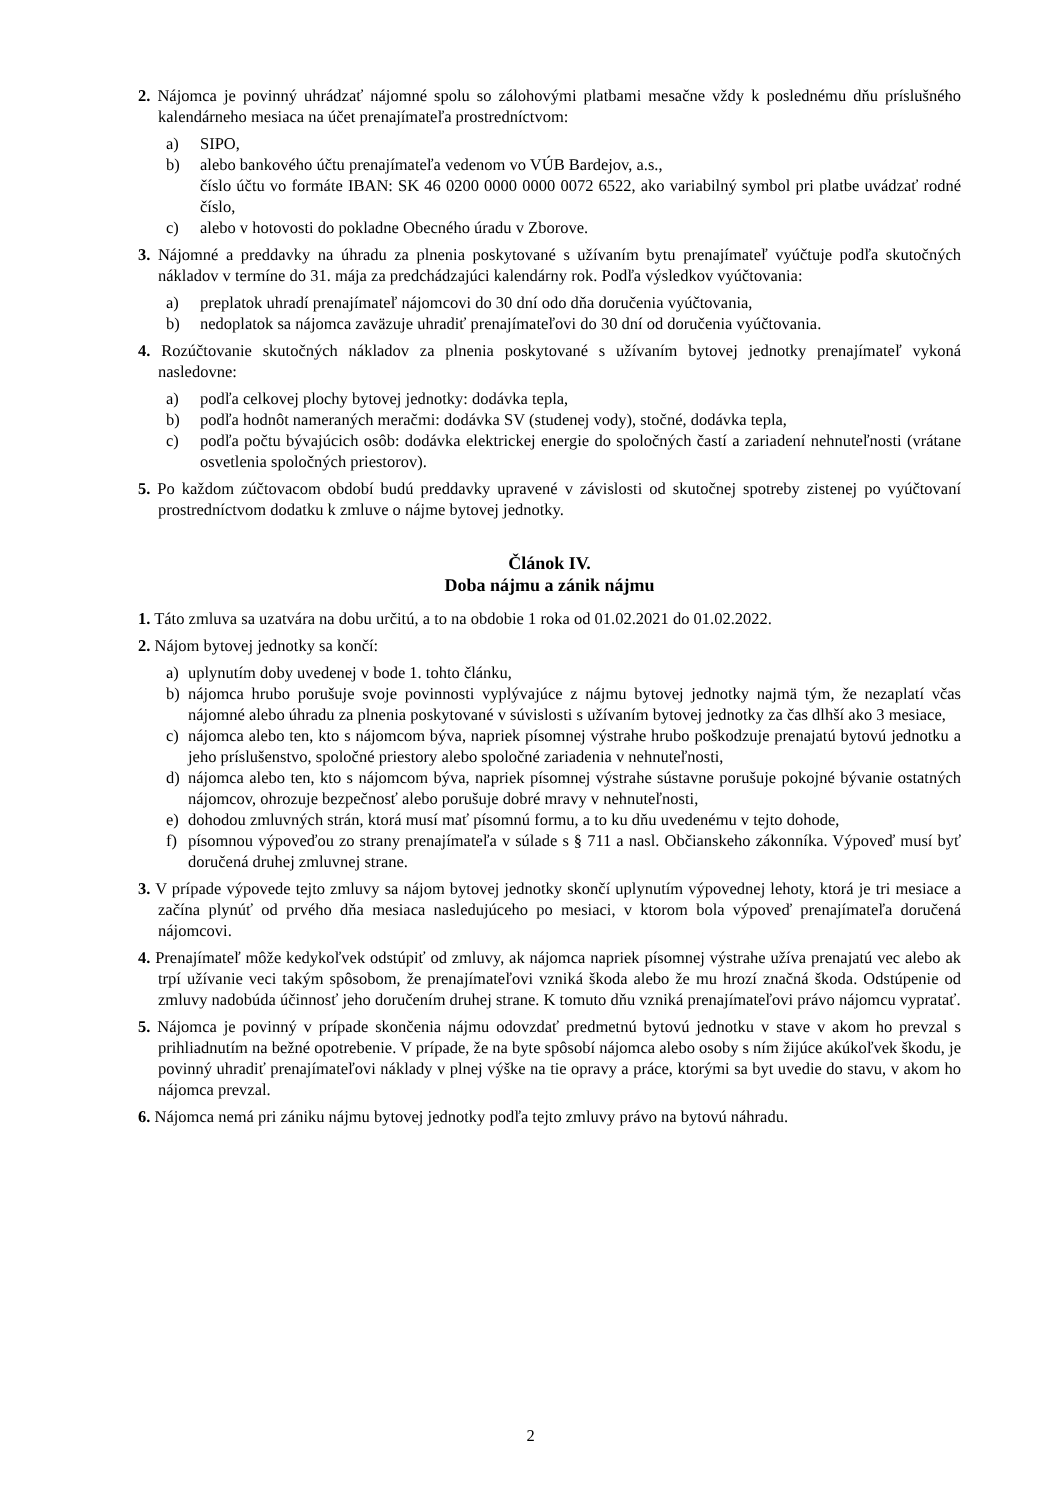2. Nájomca je povinný uhrádzať nájomné spolu so zálohovými platbami mesačne vždy k poslednému dňu príslušného kalendárneho mesiaca na účet prenajímateľa prostredníctvom:
a) SIPO,
b) alebo bankového účtu prenajímateľa vedenom vo VÚB Bardejov, a.s.,
číslo účtu vo formáte IBAN: SK 46 0200 0000 0000 0072 6522, ako variabilný symbol pri platbe uvádzať rodné číslo,
c) alebo v hotovosti do pokladne Obecného úradu v Zborove.
3. Nájomné a preddavky na úhradu za plnenia poskytované s užívaním bytu prenajímateľ vyúčtuje podľa skutočných nákladov v termíne do 31. mája za predchádzajúci kalendárny rok. Podľa výsledkov vyúčtovania:
a) preplatok uhradí prenajímateľ nájomcovi do 30 dní odo dňa doručenia vyúčtovania,
b) nedoplatok sa nájomca zaväzuje uhradiť prenajímateľovi do 30 dní od doručenia vyúčtovania.
4. Rozúčtovanie skutočných nákladov za plnenia poskytované s užívaním bytovej jednotky prenajímateľ vykoná nasledovne:
a) podľa celkovej plochy bytovej jednotky: dodávka tepla,
b) podľa hodnôt nameraných meračmi: dodávka SV (studenej vody), stočné, dodávka tepla,
c) podľa počtu bývajúcich osôb: dodávka elektrickej energie do spoločných častí a zariadení nehnuteľnosti (vrátane osvetlenia spoločných priestorov).
5. Po každom zúčtovacom období budú preddavky upravené v závislosti od skutočnej spotreby zistenej po vyúčtovaní prostredníctvom dodatku k zmluve o nájme bytovej jednotky.
Článok IV.
Doba nájmu a zánik nájmu
1. Táto zmluva sa uzatvára na dobu určitú, a to na obdobie 1 roka od 01.02.2021 do 01.02.2022.
2. Nájom bytovej jednotky sa končí:
a) uplynutím doby uvedenej v bode 1. tohto článku,
b) nájomca hrubo porušuje svoje povinnosti vyplývajúce z nájmu bytovej jednotky najmä tým, že nezaplatí včas nájomné alebo úhradu za plnenia poskytované v súvislosti s užívaním bytovej jednotky za čas dlhší ako 3 mesiace,
c) nájomca alebo ten, kto s nájomcom býva, napriek písomnej výstrahe hrubo poškodzuje prenajatú bytovú jednotku a jeho príslušenstvo, spoločné priestory alebo spoločné zariadenia v nehnuteľnosti,
d) nájomca alebo ten, kto s nájomcom býva, napriek písomnej výstrahe sústavne porušuje pokojné bývanie ostatných nájomcov, ohrozuje bezpečnosť alebo porušuje dobré mravy v nehnuteľnosti,
e) dohodou zmluvných strán, ktorá musí mať písomnú formu, a to ku dňu uvedenému v tejto dohode,
f) písomnou výpoveďou zo strany prenajímateľa v súlade s § 711 a nasl. Občianskeho zákonníka. Výpoveď musí byť doručená druhej zmluvnej strane.
3. V prípade výpovede tejto zmluvy sa nájom bytovej jednotky skončí uplynutím výpovednej lehoty, ktorá je tri mesiace a začína plynúť od prvého dňa mesiaca nasledujúceho po mesiaci, v ktorom bola výpoveď prenajímateľa doručená nájomcovi.
4. Prenajímateľ môže kedykoľvek odstúpiť od zmluvy, ak nájomca napriek písomnej výstrahe užíva prenajatú vec alebo ak trpí užívanie veci takým spôsobom, že prenajímateľovi vzniká škoda alebo že mu hrozí značná škoda. Odstúpenie od zmluvy nadobúda účinnosť jeho doručením druhej strane. K tomuto dňu vzniká prenajímateľovi právo nájomcu vypratať.
5. Nájomca je povinný v prípade skončenia nájmu odovzdať predmetnú bytovú jednotku v stave v akom ho prevzal s prihliadnutím na bežné opotrebenie. V prípade, že na byte spôsobí nájomca alebo osoby s ním žijúce akúkoľvek škodu, je povinný uhradiť prenajímateľovi náklady v plnej výške na tie opravy a práce, ktorými sa byt uvedie do stavu, v akom ho nájomca prevzal.
6. Nájomca nemá pri zániku nájmu bytovej jednotky podľa tejto zmluvy právo na bytovú náhradu.
2